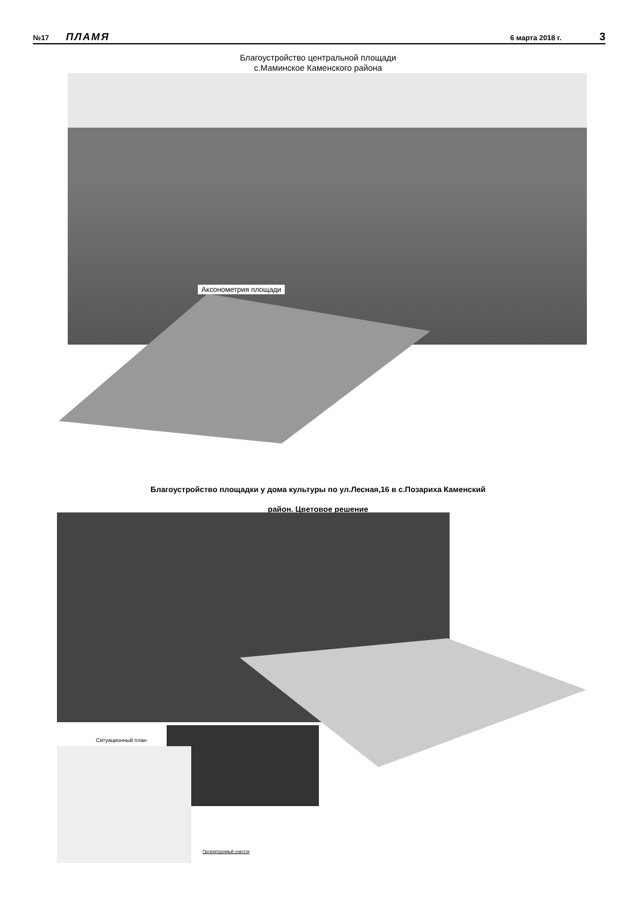№17 ПЛАМЯ 6 марта 2018 г. 3
Благоустройство центральной площади
с.Маминское Каменского района
Аксонометрия площади
Благоустройство площадки у дома культуры по ул.Лесная,16 в с.Позариха Каменский
район. Цветовое решение
Ситуационный план
Проекитруемый участок